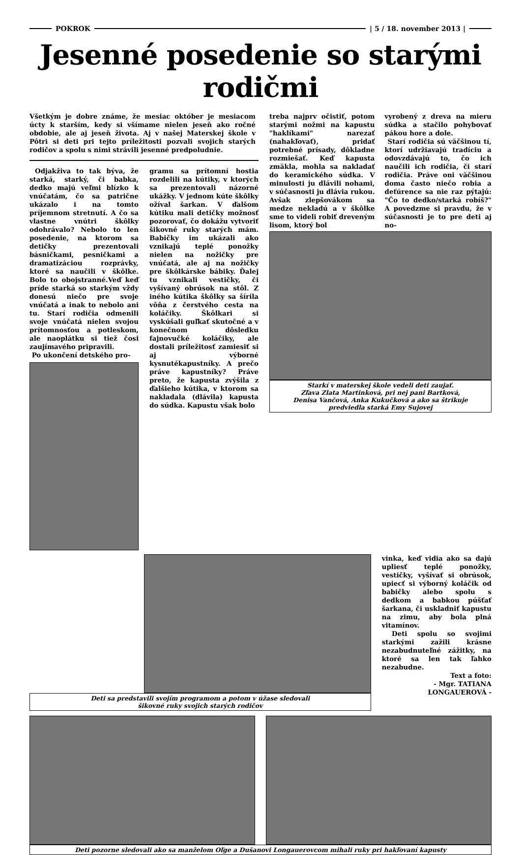POKROK | 5 / 18. november 2013 |
Jesenné posedenie so starými rodičmi
Všetkým je dobre známe, že mesiac október je mesiacom úcty k starším, kedy si všímame nielen jeseň ako ročné obdobie, ale aj jeseň života. Aj v našej Materskej škole v Pôtri si deti pri tejto príležitosti pozvali svojich starých rodičov a spolu s nimi strávili jesenné predpoludnie.
Odjakživa to tak býva, že starká, starký, či babka, dedko majú veľmi blízko k vnúčatám, čo sa patrične ukázalo i na tomto príjemnom stretnutí. A čo sa vlastne vnútri škôlky odohrávalo? Nebolo to len posedenie, na ktorom sa detičky prezentovali básničkami, pesničkami a dramatizáciou rozprávky, ktoré sa naučili v škôlke. Bolo to obojstranné.Veď keď príde starká so starkým vždy donesú niečo pre svoje vnúčatá a inak to nebolo ani tu. Starí rodičia odmenili svoje vnúčatá nielen svojou prítomnosťou a potleskom, ale naoplátku si tiež čosi zaujímavého pripravili.
Po ukončení detského pro-
gramu sa prítomní hostia rozdelili na kútiky, v ktorých sa prezentovali názorné ukážky. V jednom kúte škôlky ožíval šarkan. V ďalšom kútiku mali detičky možnosť pozorovať, čo dokážu vytvoriť šikovné ruky starých mám. Babičky im ukázali ako vznikajú teplé ponožky nielen na nožičky pre vnúčatá, ale aj na nožičky pre škôlkárske bábiky. Ďalej tu vznikali vestičky, či vyšívaný obrúsok na stôl. Z iného kútika škôlky sa šírila vôňa z čerstvého cesta na koláčiky. Škôlkari si vyskúšali guľkať skutočné a v konečnom dôsledku fajnovučké koláčiky, ale dostali príležitosť zamiesiť si aj výborné kysnutékapustníky. A prečo práve kapustníky? Práve preto, že kapusta zvýšila z ďalšieho kútika, v ktorom sa nakladala (dlávila) kapusta do súdka. Kapustu však bolo
treba najprv očistiť, potom starými nožmi na kapustu "haklíkami" narezať (nahakľovať), pridať potrebné prísady, dôkladne rozmiešať. Keď kapusta zmäkla, mohla sa nakladať do keramického súdka. V minulosti ju dlávili nohami, v súčasnosti ju dlávia rukou. Avšak zlepšovákom sa medze nekladú a v škôlke sme to videli robiť dreveným lisom, ktorý bol
vyrobený z dreva na mieru súdka a stačilo pohybovať pákou hore a dole.
Starí rodičia sú väčšinou tí, ktorí udržiavajú tradíciu a odovzdávajú to, čo ich naučili ich rodičia, či starí rodičia. Práve oni väčšinou doma často niečo robia a deťúrence sa nie raz pýtajú: "Čo to dedko/starká robíš?" A povedzme si pravdu, že v súčasnosti je to pre deti aj no-
Starkí v materskej škole vedeli deti zaujať.
Zľava Zlata Martinková, pri nej pani Bartková,
Denisa Vančová, Anka Kukučková a ako sa štrikuje
predviedla starká Emy Sujovej
Deti sa predstavili svojím programom a potom v úžase sledovali
šikovné ruky svojich starých rodičov
vinka, keď vidia ako sa dajú upliesť teplé ponožky, vestičky, vyšívať si obrúsok, upiecť si výborný koláčik od babičky alebo spolu s dedkom a babkou púšťať šarkana, či uskladniť kapustu na zimu, aby bola plná vitamínov.
Deti spolu so svojimi starkými zažili krásne nezabudnuteľné zážitky, na ktoré sa len tak ľahko nezabudne.
Text a foto:
- Mgr. TATIANA LONGAUEROVÁ -
Deti pozorne sledovali ako sa manželom Oľge a Dušanovi Longauerovcom mihali ruky pri hakľovaní kapusty